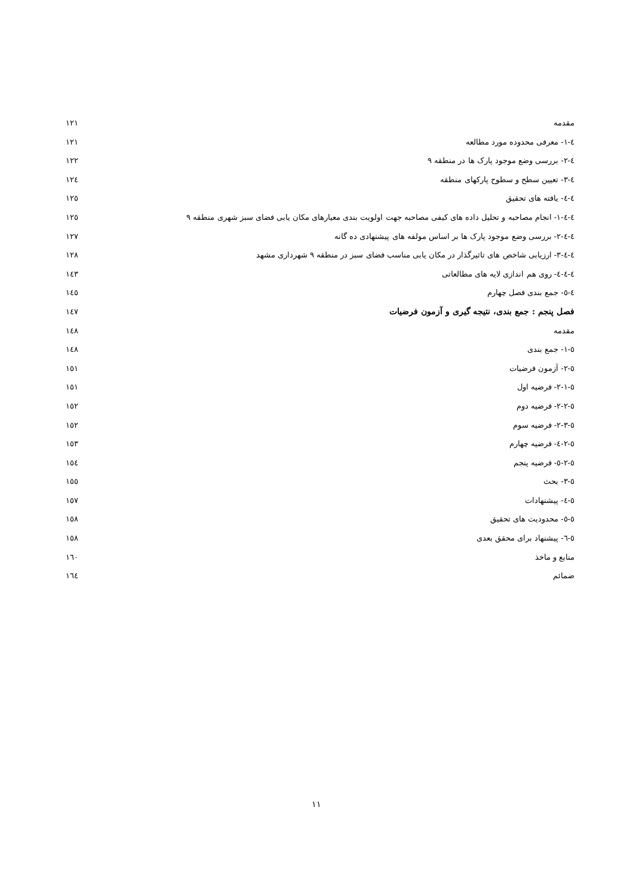مقدمه ۱۲۱
٤-۱- معرفی محدوده مورد مطالعه ۱۲۱
٤-۲- بررسی وضع موجود پارک ها در منطقه ۹ ۱۲۲
٤-۳- تعیین سطح و سطوح پارکهای منطقه ۱۲٤
٤-٤- یافته های تحقیق ۱۲٥
٤-٤-۱- انجام مصاحبه و تحلیل داده های کیفی مصاحبه جهت اولویت بندی معیارهای مکان یابی فضای سبز شهری منطقه ۹ ۱۲٥
٤-٤-۲- بررسی وضع موجود پارک ها بر اساس مولفه های پیشنهادی ده گانه ۱۲۷
٤-٤-۳- ارزیابی شاخص های تاثیرگذار در مکان یابی مناسب فضای سبز در منطقه ۹ شهرداری مشهد ۱۲۸
٤-٤-٤- روی هم اندازی لایه های مطالعاتی ۱٤۳
٤-٥- جمع بندی فصل چهارم ۱٤٥
فصل پنجم : جمع بندی، نتیجه گیری و آزمون فرضیات ۱٤۷
مقدمه ۱٤۸
٥-۱- جمع بندی ۱٤۸
٥-۲- آزمون فرضیات ۱٥۱
٥-۲-۱- فرضیه اول ۱٥۱
٥-۲-۲- فرضیه دوم ۱٥۲
٥-۲-۳- فرضیه سوم ۱٥۲
٥-۲-٤- فرضیه چهارم ۱٥۳
٥-۲-٥- فرضیه پنجم ۱٥٤
٥-۳- بحث ۱٥٥
٥-٤- پیشنهادات ۱٥۷
٥-٥- محدودیت های تحقیق ۱٥۸
٥-٦- پیشنهاد برای محقق بعدی ۱٥۸
منابع و ماخذ ۱٦۰
ضمائم ۱٦٤
۱۱